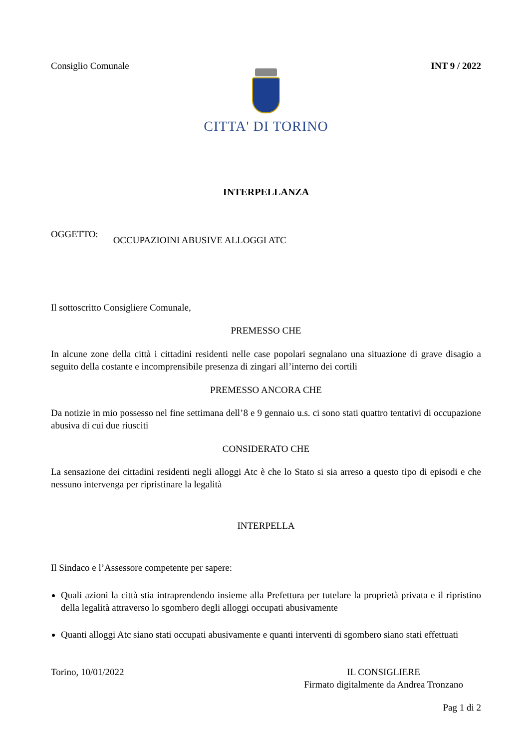Consiglio Comunale INT 9 / 2022
CITTA' DI TORINO
INTERPELLANZA
OGGETTO: OCCUPAZIOINI ABUSIVE ALLOGGI ATC
Il sottoscritto Consigliere Comunale,
PREMESSO CHE
In alcune zone della città i cittadini residenti nelle case popolari segnalano una situazione di grave disagio a seguito della costante e incomprensibile presenza di zingari all’interno dei cortili
PREMESSO ANCORA CHE
Da notizie in mio possesso nel fine settimana dell’8 e 9 gennaio u.s. ci sono stati quattro tentativi di occupazione abusiva di cui due riusciti
CONSIDERATO CHE
La sensazione dei cittadini residenti negli alloggi Atc è che lo Stato si sia arreso a questo tipo di episodi e che nessuno intervenga per ripristinare la legalità
INTERPELLA
Il Sindaco e l’Assessore competente per sapere:
Quali azioni la città stia intraprendendo insieme alla Prefettura per tutelare la proprietà privata e il ripristino della legalità attraverso lo sgombero degli alloggi occupati abusivamente
Quanti alloggi Atc siano stati occupati abusivamente e quanti interventi di sgombero siano stati effettuati
Torino, 10/01/2022 IL CONSIGLIERE
Firmato digitalmente da Andrea Tronzano
Pag 1 di 2